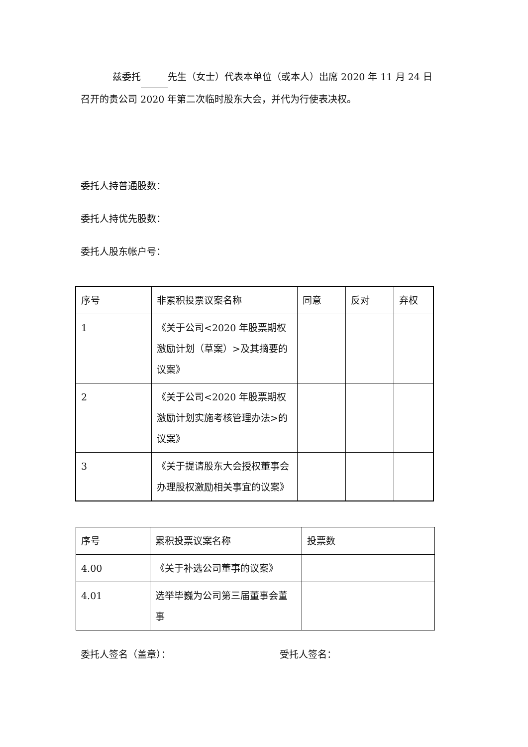兹委托 先生（女士）代表本单位（或本人）出席 2020 年 11 月 24 日召开的贵公司 2020 年第二次临时股东大会，并代为行使表决权。
委托人持普通股数：
委托人持优先股数：
委托人股东帐户号：
| 序号 | 非累积投票议案名称 | 同意 | 反对 | 弃权 |
| 1 | 《关于公司<2020 年股票期权激励计划（草案）>及其摘要的议案》 | | | |
| 2 | 《关于公司<2020 年股票期权激励计划实施考核管理办法>的议案》 | | | |
| 3 | 《关于提请股东大会授权董事会办理股权激励相关事宜的议案》 | | | |
| 序号 | 累积投票议案名称 | 投票数 |
| 4.00 | 《关于补选公司董事的议案》 | |
| 4.01 | 选举毕巍为公司第三届董事会董事 | |
委托人签名（盖章）： 受托人签名：